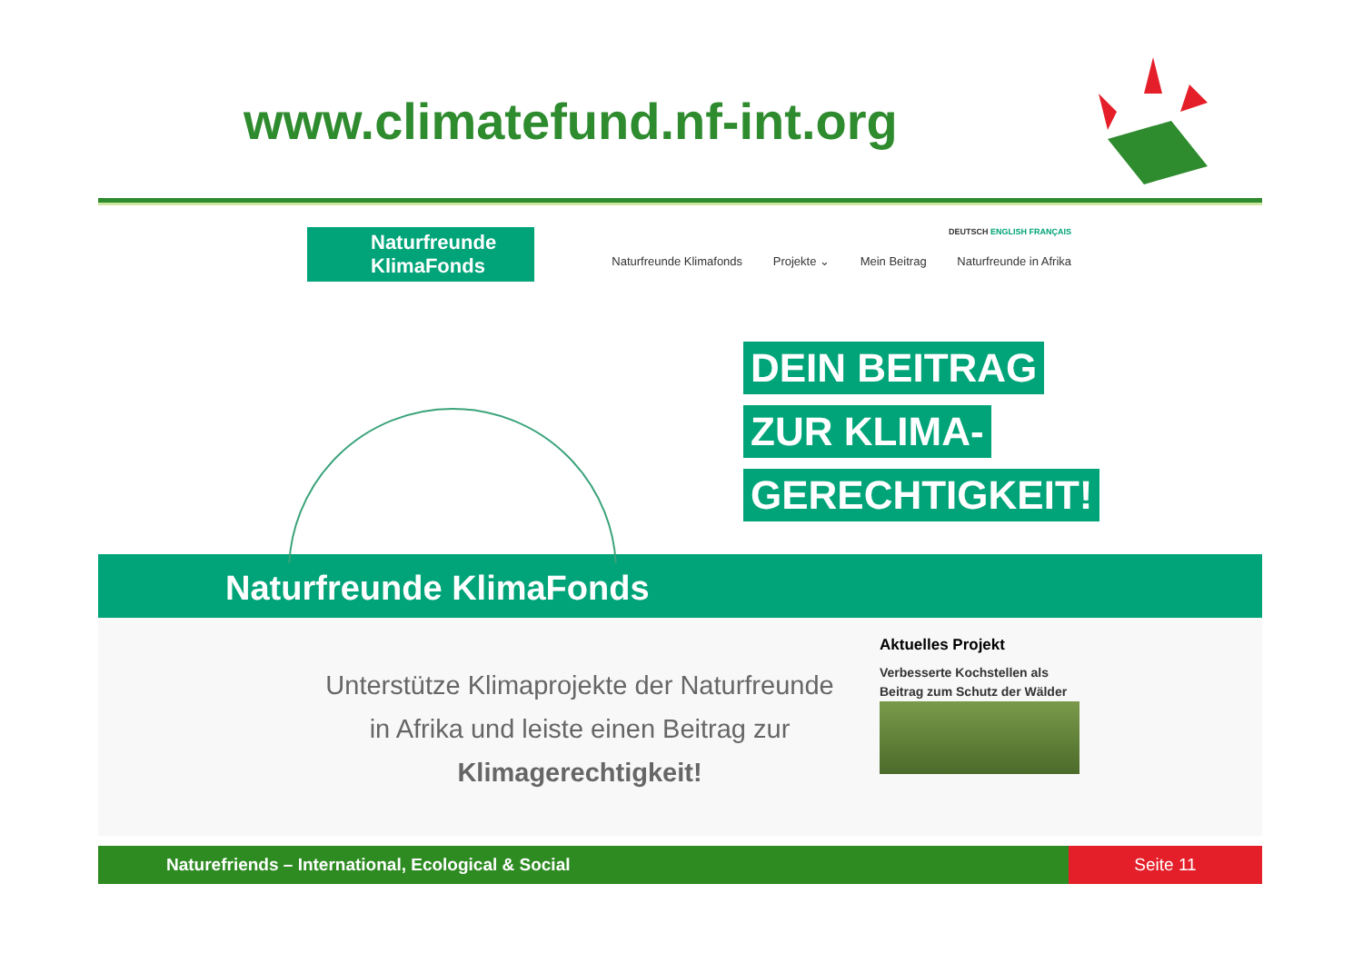www.climatefund.nf-int.org
Naturfreunde KlimaFonds
DEUTSCH ENGLISH FRANÇAIS
Naturfreunde Klimafonds Projekte ⌄ Mein Beitrag Naturfreunde in Afrika
DEIN BEITRAG
ZUR KLIMA-
GERECHTIGKEIT!
Naturfreunde KlimaFonds
Unterstütze Klimaprojekte der Naturfreunde in Afrika und leiste einen Beitrag zur Klimagerechtigkeit!
Aktuelles Projekt
Verbesserte Kochstellen als Beitrag zum Schutz der Wälder
Naturefriends – International, Ecological & Social
Seite 11